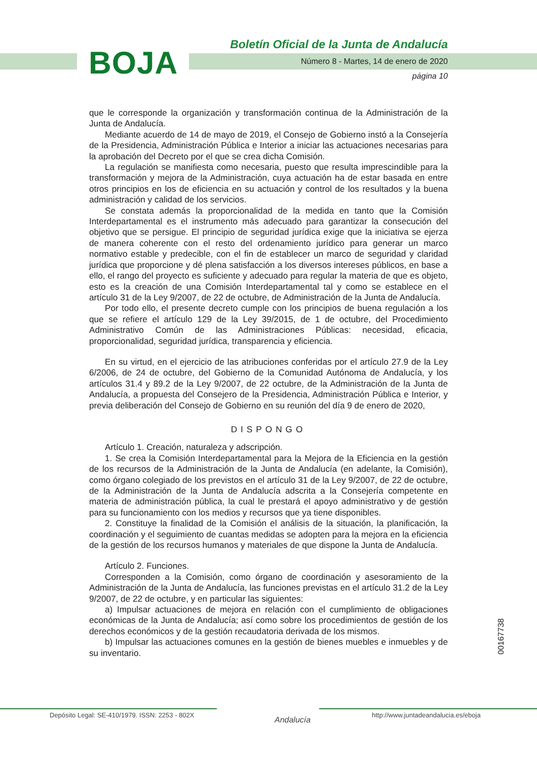Boletín Oficial de la Junta de Andalucía
BOJA
Número 8 - Martes, 14 de enero de 2020
página 10
que le corresponde la organización y transformación continua de la Administración de la Junta de Andalucía.
Mediante acuerdo de 14 de mayo de 2019, el Consejo de Gobierno instó a la Consejería de la Presidencia, Administración Pública e Interior a iniciar las actuaciones necesarias para la aprobación del Decreto por el que se crea dicha Comisión.
La regulación se manifiesta como necesaria, puesto que resulta imprescindible para la transformación y mejora de la Administración, cuya actuación ha de estar basada en entre otros principios en los de eficiencia en su actuación y control de los resultados y la buena administración y calidad de los servicios.
Se constata además la proporcionalidad de la medida en tanto que la Comisión Interdepartamental es el instrumento más adecuado para garantizar la consecución del objetivo que se persigue. El principio de seguridad jurídica exige que la iniciativa se ejerza de manera coherente con el resto del ordenamiento jurídico para generar un marco normativo estable y predecible, con el fin de establecer un marco de seguridad y claridad jurídica que proporcione y dé plena satisfacción a los diversos intereses públicos, en base a ello, el rango del proyecto es suficiente y adecuado para regular la materia de que es objeto, esto es la creación de una Comisión Interdepartamental tal y como se establece en el artículo 31 de la Ley 9/2007, de 22 de octubre, de Administración de la Junta de Andalucía.
Por todo ello, el presente decreto cumple con los principios de buena regulación a los que se refiere el artículo 129 de la Ley 39/2015, de 1 de octubre, del Procedimiento Administrativo Común de las Administraciones Públicas: necesidad, eficacia, proporcionalidad, seguridad jurídica, transparencia y eficiencia.
En su virtud, en el ejercicio de las atribuciones conferidas por el artículo 27.9 de la Ley 6/2006, de 24 de octubre, del Gobierno de la Comunidad Autónoma de Andalucía, y los artículos 31.4 y 89.2 de la Ley 9/2007, de 22 octubre, de la Administración de la Junta de Andalucía, a propuesta del Consejero de la Presidencia, Administración Pública e Interior, y previa deliberación del Consejo de Gobierno en su reunión del día 9 de enero de 2020,
DISPONGO
Artículo 1. Creación, naturaleza y adscripción.
1. Se crea la Comisión Interdepartamental para la Mejora de la Eficiencia en la gestión de los recursos de la Administración de la Junta de Andalucía (en adelante, la Comisión), como órgano colegiado de los previstos en el artículo 31 de la Ley 9/2007, de 22 de octubre, de la Administración de la Junta de Andalucía adscrita a la Consejería competente en materia de administración pública, la cual le prestará el apoyo administrativo y de gestión para su funcionamiento con los medios y recursos que ya tiene disponibles.
2. Constituye la finalidad de la Comisión el análisis de la situación, la planificación, la coordinación y el seguimiento de cuantas medidas se adopten para la mejora en la eficiencia de la gestión de los recursos humanos y materiales de que dispone la Junta de Andalucía.
Artículo 2. Funciones.
Corresponden a la Comisión, como órgano de coordinación y asesoramiento de la Administración de la Junta de Andalucía, las funciones previstas en el artículo 31.2 de la Ley 9/2007, de 22 de octubre, y en particular las siguientes:
a) Impulsar actuaciones de mejora en relación con el cumplimiento de obligaciones económicas de la Junta de Andalucía; así como sobre los procedimientos de gestión de los derechos económicos y de la gestión recaudatoria derivada de los mismos.
b) Impulsar las actuaciones comunes en la gestión de bienes muebles e inmuebles y de su inventario.
00167738
Depósito Legal: SE-410/1979. ISSN: 2253 - 802X
Andalucía
http://www.juntadeandalucia.es/eboja